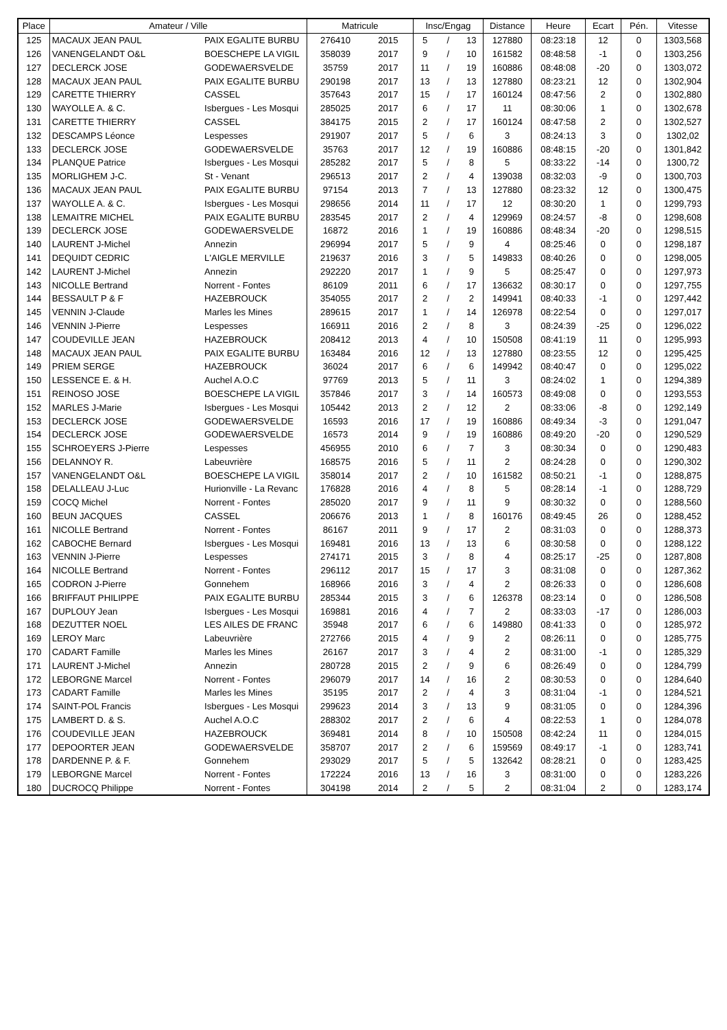| Place | Amateur / Ville | | Matricule | | Insc/Engag | | | Distance | Heure | Ecart | Pén. | Vitesse |
| --- | --- | --- | --- | --- | --- | --- | --- | --- | --- | --- | --- | --- |
| 125 | MACAUX JEAN PAUL | PAIX EGALITE BURBU | 276410 | 2015 | 5 | / | 13 | 127880 | 08:23:18 | 12 | 0 | 1303,568 |
| 126 | VANENGELANDT O&L | BOESCHEPE LA VIGIL | 358039 | 2017 | 9 | / | 10 | 161582 | 08:48:58 | -1 | 0 | 1303,256 |
| 127 | DECLERCK JOSE | GODEWAERSVELDE | 35759 | 2017 | 11 | / | 19 | 160886 | 08:48:08 | -20 | 0 | 1303,072 |
| 128 | MACAUX JEAN PAUL | PAIX EGALITE BURBU | 290198 | 2017 | 13 | / | 13 | 127880 | 08:23:21 | 12 | 0 | 1302,904 |
| 129 | CARETTE THIERRY | CASSEL | 357643 | 2017 | 15 | / | 17 | 160124 | 08:47:56 | 2 | 0 | 1302,880 |
| 130 | WAYOLLE A. & C. | Isbergues - Les Mosqui | 285025 | 2017 | 6 | / | 17 | 11 | 08:30:06 | 1 | 0 | 1302,678 |
| 131 | CARETTE THIERRY | CASSEL | 384175 | 2015 | 2 | / | 17 | 160124 | 08:47:58 | 2 | 0 | 1302,527 |
| 132 | DESCAMPS Léonce | Lespesses | 291907 | 2017 | 5 | / | 6 | 3 | 08:24:13 | 3 | 0 | 1302,02 |
| 133 | DECLERCK JOSE | GODEWAERSVELDE | 35763 | 2017 | 12 | / | 19 | 160886 | 08:48:15 | -20 | 0 | 1301,842 |
| 134 | PLANQUE Patrice | Isbergues - Les Mosqui | 285282 | 2017 | 5 | / | 8 | 5 | 08:33:22 | -14 | 0 | 1300,72 |
| 135 | MORLIGHEM J-C. | St - Venant | 296513 | 2017 | 2 | / | 4 | 139038 | 08:32:03 | -9 | 0 | 1300,703 |
| 136 | MACAUX JEAN PAUL | PAIX EGALITE BURBU | 97154 | 2013 | 7 | / | 13 | 127880 | 08:23:32 | 12 | 0 | 1300,475 |
| 137 | WAYOLLE A. & C. | Isbergues - Les Mosqui | 298656 | 2014 | 11 | / | 17 | 12 | 08:30:20 | 1 | 0 | 1299,793 |
| 138 | LEMAITRE MICHEL | PAIX EGALITE BURBU | 283545 | 2017 | 2 | / | 4 | 129969 | 08:24:57 | -8 | 0 | 1298,608 |
| 139 | DECLERCK JOSE | GODEWAERSVELDE | 16872 | 2016 | 1 | / | 19 | 160886 | 08:48:34 | -20 | 0 | 1298,515 |
| 140 | LAURENT J-Michel | Annezin | 296994 | 2017 | 5 | / | 9 | 4 | 08:25:46 | 0 | 0 | 1298,187 |
| 141 | DEQUIDT CEDRIC | L'AIGLE MERVILLE | 219637 | 2016 | 3 | / | 5 | 149833 | 08:40:26 | 0 | 0 | 1298,005 |
| 142 | LAURENT J-Michel | Annezin | 292220 | 2017 | 1 | / | 9 | 5 | 08:25:47 | 0 | 0 | 1297,973 |
| 143 | NICOLLE Bertrand | Norrent - Fontes | 86109 | 2011 | 6 | / | 17 | 136632 | 08:30:17 | 0 | 0 | 1297,755 |
| 144 | BESSAULT P & F | HAZEBROUCK | 354055 | 2017 | 2 | / | 2 | 149941 | 08:40:33 | -1 | 0 | 1297,442 |
| 145 | VENNIN J-Claude | Marles les Mines | 289615 | 2017 | 1 | / | 14 | 126978 | 08:22:54 | 0 | 0 | 1297,017 |
| 146 | VENNIN J-Pierre | Lespesses | 166911 | 2016 | 2 | / | 8 | 3 | 08:24:39 | -25 | 0 | 1296,022 |
| 147 | COUDEVILLE JEAN | HAZEBROUCK | 208412 | 2013 | 4 | / | 10 | 150508 | 08:41:19 | 11 | 0 | 1295,993 |
| 148 | MACAUX JEAN PAUL | PAIX EGALITE BURBU | 163484 | 2016 | 12 | / | 13 | 127880 | 08:23:55 | 12 | 0 | 1295,425 |
| 149 | PRIEM SERGE | HAZEBROUCK | 36024 | 2017 | 6 | / | 6 | 149942 | 08:40:47 | 0 | 0 | 1295,022 |
| 150 | LESSENCE E. & H. | Auchel A.O.C | 97769 | 2013 | 5 | / | 11 | 3 | 08:24:02 | 1 | 0 | 1294,389 |
| 151 | REINOSO JOSE | BOESCHEPE LA VIGIL | 357846 | 2017 | 3 | / | 14 | 160573 | 08:49:08 | 0 | 0 | 1293,553 |
| 152 | MARLES J-Marie | Isbergues - Les Mosqui | 105442 | 2013 | 2 | / | 12 | 2 | 08:33:06 | -8 | 0 | 1292,149 |
| 153 | DECLERCK JOSE | GODEWAERSVELDE | 16593 | 2016 | 17 | / | 19 | 160886 | 08:49:34 | -3 | 0 | 1291,047 |
| 154 | DECLERCK JOSE | GODEWAERSVELDE | 16573 | 2014 | 9 | / | 19 | 160886 | 08:49:20 | -20 | 0 | 1290,529 |
| 155 | SCHROEYERS J-Pierre | Lespesses | 456955 | 2010 | 6 | / | 7 | 3 | 08:30:34 | 0 | 0 | 1290,483 |
| 156 | DELANNOY R. | Labeuvrière | 168575 | 2016 | 5 | / | 11 | 2 | 08:24:28 | 0 | 0 | 1290,302 |
| 157 | VANENGELANDT O&L | BOESCHEPE LA VIGIL | 358014 | 2017 | 2 | / | 10 | 161582 | 08:50:21 | -1 | 0 | 1288,875 |
| 158 | DELALLEAU J-Luc | Hurionville - La Revanc | 176828 | 2016 | 4 | / | 8 | 5 | 08:28:14 | -1 | 0 | 1288,729 |
| 159 | COCQ Michel | Norrent - Fontes | 285020 | 2017 | 9 | / | 11 | 9 | 08:30:32 | 0 | 0 | 1288,560 |
| 160 | BEUN JACQUES | CASSEL | 206676 | 2013 | 1 | / | 8 | 160176 | 08:49:45 | 26 | 0 | 1288,452 |
| 161 | NICOLLE Bertrand | Norrent - Fontes | 86167 | 2011 | 9 | / | 17 | 2 | 08:31:03 | 0 | 0 | 1288,373 |
| 162 | CABOCHE Bernard | Isbergues - Les Mosqui | 169481 | 2016 | 13 | / | 13 | 6 | 08:30:58 | 0 | 0 | 1288,122 |
| 163 | VENNIN J-Pierre | Lespesses | 274171 | 2015 | 3 | / | 8 | 4 | 08:25:17 | -25 | 0 | 1287,808 |
| 164 | NICOLLE Bertrand | Norrent - Fontes | 296112 | 2017 | 15 | / | 17 | 3 | 08:31:08 | 0 | 0 | 1287,362 |
| 165 | CODRON J-Pierre | Gonnehem | 168966 | 2016 | 3 | / | 4 | 2 | 08:26:33 | 0 | 0 | 1286,608 |
| 166 | BRIFFAUT PHILIPPE | PAIX EGALITE BURBU | 285344 | 2015 | 3 | / | 6 | 126378 | 08:23:14 | 0 | 0 | 1286,508 |
| 167 | DUPLOUY Jean | Isbergues - Les Mosqui | 169881 | 2016 | 4 | / | 7 | 2 | 08:33:03 | -17 | 0 | 1286,003 |
| 168 | DEZUTTER NOEL | LES AILES DE FRANC | 35948 | 2017 | 6 | / | 6 | 149880 | 08:41:33 | 0 | 0 | 1285,972 |
| 169 | LEROY Marc | Labeuvrière | 272766 | 2015 | 4 | / | 9 | 2 | 08:26:11 | 0 | 0 | 1285,775 |
| 170 | CADART Famille | Marles les Mines | 26167 | 2017 | 3 | / | 4 | 2 | 08:31:00 | -1 | 0 | 1285,329 |
| 171 | LAURENT J-Michel | Annezin | 280728 | 2015 | 2 | / | 9 | 6 | 08:26:49 | 0 | 0 | 1284,799 |
| 172 | LEBORGNE Marcel | Norrent - Fontes | 296079 | 2017 | 14 | / | 16 | 2 | 08:30:53 | 0 | 0 | 1284,640 |
| 173 | CADART Famille | Marles les Mines | 35195 | 2017 | 2 | / | 4 | 3 | 08:31:04 | -1 | 0 | 1284,521 |
| 174 | SAINT-POL Francis | Isbergues - Les Mosqui | 299623 | 2014 | 3 | / | 13 | 9 | 08:31:05 | 0 | 0 | 1284,396 |
| 175 | LAMBERT D. & S. | Auchel A.O.C | 288302 | 2017 | 2 | / | 6 | 4 | 08:22:53 | 1 | 0 | 1284,078 |
| 176 | COUDEVILLE JEAN | HAZEBROUCK | 369481 | 2014 | 8 | / | 10 | 150508 | 08:42:24 | 11 | 0 | 1284,015 |
| 177 | DEPOORTER JEAN | GODEWAERSVELDE | 358707 | 2017 | 2 | / | 6 | 159569 | 08:49:17 | -1 | 0 | 1283,741 |
| 178 | DARDENNE P. & F. | Gonnehem | 293029 | 2017 | 5 | / | 5 | 132642 | 08:28:21 | 0 | 0 | 1283,425 |
| 179 | LEBORGNE Marcel | Norrent - Fontes | 172224 | 2016 | 13 | / | 16 | 3 | 08:31:00 | 0 | 0 | 1283,226 |
| 180 | DUCROCQ Philippe | Norrent - Fontes | 304198 | 2014 | 2 | / | 5 | 2 | 08:31:04 | 2 | 0 | 1283,174 |